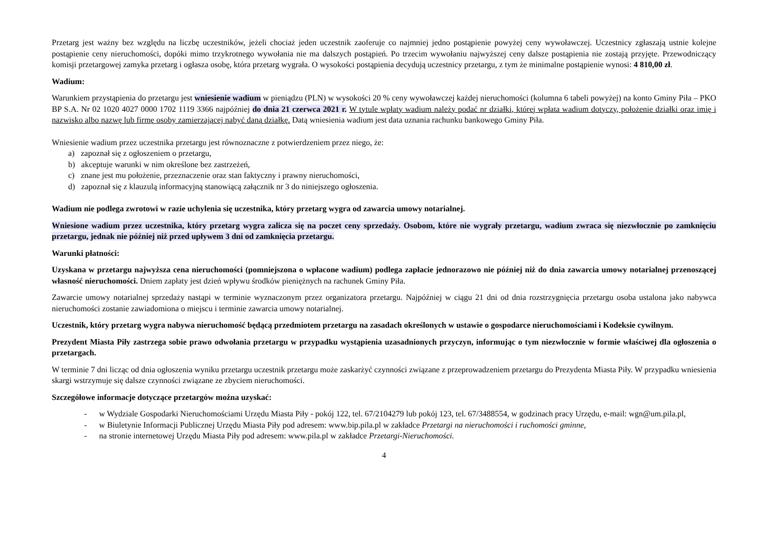Przetarg jest ważny bez względu na liczbę uczestników, jeżeli chociaż jeden uczestnik zaoferuje co najmniej jedno postąpienie powyżej ceny wywoławczej. Uczestnicy zgłaszają ustnie kolejne postąpienie ceny nieruchomości, dopóki mimo trzykrotnego wywołania nie ma dalszych postąpień. Po trzecim wywołaniu najwyższej ceny dalsze postąpienia nie zostają przyjęte. Przewodniczący komisji przetargowej zamyka przetarg i ogłasza osobę, która przetarg wygrała. O wysokości postąpienia decydują uczestnicy przetargu, z tym że minimalne postąpienie wynosi: 4 810,00 zł.
Wadium:
Warunkiem przystąpienia do przetargu jest wniesienie wadium w pieniądzu (PLN) w wysokości 20 % ceny wywoławczej każdej nieruchomości (kolumna 6 tabeli powyżej) na konto Gminy Piła – PKO BP S.A. Nr 02 1020 4027 0000 1702 1119 3366 najpóźniej do dnia 21 czerwca 2021 r. W tytule wpłaty wadium należy podać nr działki, której wpłata wadium dotyczy, położenie działki oraz imię i nazwisko albo nazwę lub firmę osoby zamierzającej nabyć daną działkę. Datą wniesienia wadium jest data uznania rachunku bankowego Gminy Piła.
Wniesienie wadium przez uczestnika przetargu jest równoznaczne z potwierdzeniem przez niego, że:
a) zapoznał się z ogłoszeniem o przetargu,
b) akceptuje warunki w nim określone bez zastrzeżeń,
c) znane jest mu położenie, przeznaczenie oraz stan faktyczny i prawny nieruchomości,
d) zapoznał się z klauzulą informacyjną stanowiącą załącznik nr 3 do niniejszego ogłoszenia.
Wadium nie podlega zwrotowi w razie uchylenia się uczestnika, który przetarg wygra od zawarcia umowy notarialnej.
Wniesione wadium przez uczestnika, który przetarg wygra zalicza się na poczet ceny sprzedaży. Osobom, które nie wygrały przetargu, wadium zwraca się niezwłocznie po zamknięciu przetargu, jednak nie później niż przed upływem 3 dni od zamknięcia przetargu.
Warunki płatności:
Uzyskana w przetargu najwyższa cena nieruchomości (pomniejszona o wpłacone wadium) podlega zapłacie jednorazowo nie później niż do dnia zawarcia umowy notarialnej przenoszącej własność nieruchomości. Dniem zapłaty jest dzień wpływu środków pieniężnych na rachunek Gminy Piła.
Zawarcie umowy notarialnej sprzedaży nastąpi w terminie wyznaczonym przez organizatora przetargu. Najpóźniej w ciągu 21 dni od dnia rozstrzygnięcia przetargu osoba ustalona jako nabywca nieruchomości zostanie zawiadomiona o miejscu i terminie zawarcia umowy notarialnej.
Uczestnik, który przetarg wygra nabywa nieruchomość będącą przedmiotem przetargu na zasadach określonych w ustawie o gospodarce nieruchomościami i Kodeksie cywilnym.
Prezydent Miasta Piły zastrzega sobie prawo odwołania przetargu w przypadku wystąpienia uzasadnionych przyczyn, informując o tym niezwłocznie w formie właściwej dla ogłoszenia o przetargach.
W terminie 7 dni licząc od dnia ogłoszenia wyniku przetargu uczestnik przetargu może zaskarżyć czynności związane z przeprowadzeniem przetargu do Prezydenta Miasta Piły. W przypadku wniesienia skargi wstrzymuje się dalsze czynności związane ze zbyciem nieruchomości.
Szczegółowe informacje dotyczące przetargów można uzyskać:
- w Wydziale Gospodarki Nieruchomościami Urzędu Miasta Piły - pokój 122, tel. 67/2104279 lub pokój 123, tel. 67/3488554, w godzinach pracy Urzędu, e-mail: wgn@um.pila.pl,
- w Biuletynie Informacji Publicznej Urzędu Miasta Piły pod adresem: www.bip.pila.pl w zakładce Przetargi na nieruchomości i ruchomości gminne,
- na stronie internetowej Urzędu Miasta Piły pod adresem: www.pila.pl w zakładce Przetargi-Nieruchomości.
4